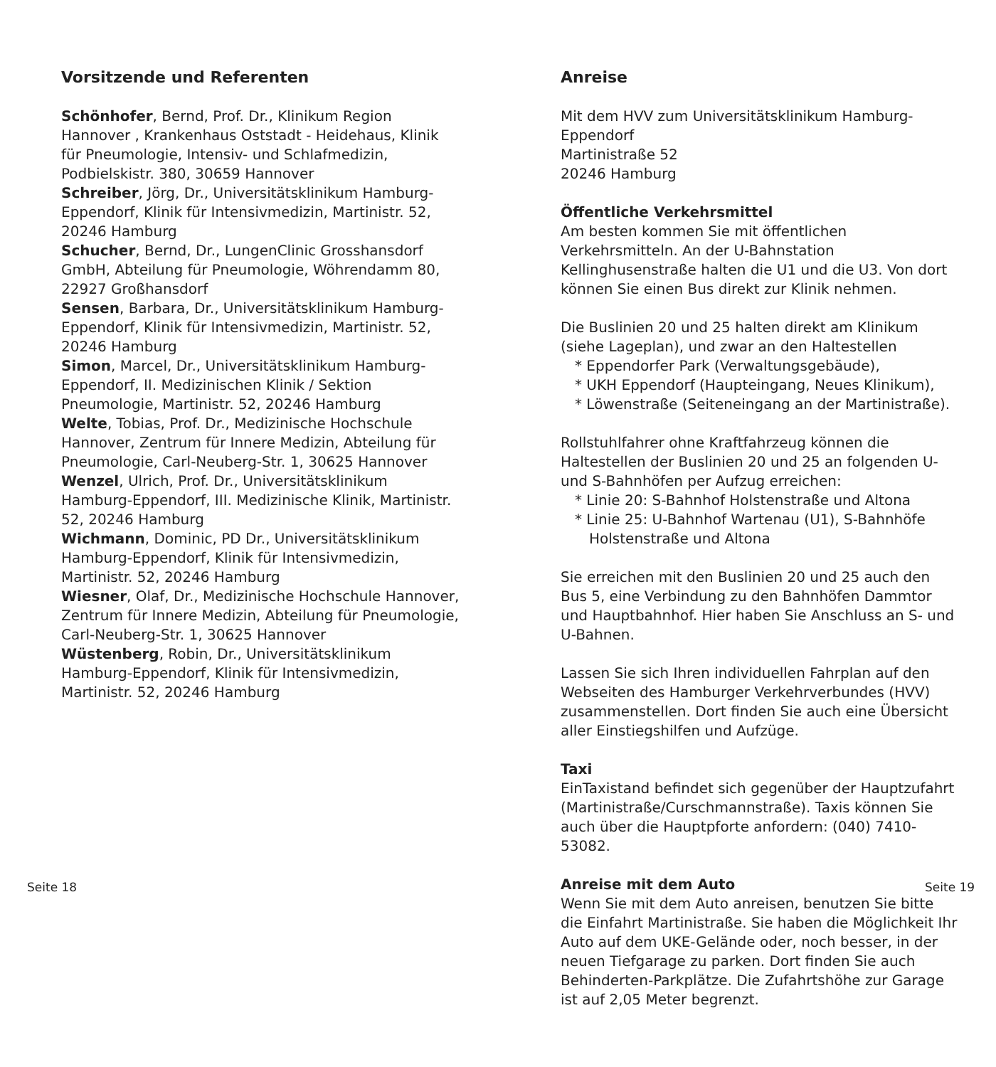Vorsitzende und Referenten
Schönhofer, Bernd, Prof. Dr., Klinikum Region Hannover , Krankenhaus Oststadt - Heidehaus, Klinik für Pneumologie, Intensiv- und Schlafmedizin, Podbielskistr. 380, 30659 Hannover
Schreiber, Jörg, Dr., Universitätsklinikum Hamburg-Eppendorf, Klinik für Intensivmedizin, Martinistr. 52, 20246 Hamburg
Schucher, Bernd, Dr., LungenClinic Grosshansdorf GmbH, Abteilung für Pneumologie, Wöhrendamm 80, 22927 Großhansdorf
Sensen, Barbara, Dr., Universitätsklinikum Hamburg-Eppendorf, Klinik für Intensivmedizin, Martinistr. 52, 20246 Hamburg
Simon, Marcel, Dr., Universitätsklinikum Hamburg-Eppendorf, II. Medizinischen Klinik / Sektion Pneumologie, Martinistr. 52, 20246 Hamburg
Welte, Tobias, Prof. Dr., Medizinische Hochschule Hannover, Zentrum für Innere Medizin, Abteilung für Pneumologie, Carl-Neuberg-Str. 1, 30625 Hannover
Wenzel, Ulrich, Prof. Dr., Universitätsklinikum Hamburg-Eppendorf, III. Medizinische Klinik, Martinistr. 52, 20246 Hamburg
Wichmann, Dominic, PD Dr., Universitätsklinikum Hamburg-Eppendorf, Klinik für Intensivmedizin, Martinistr. 52, 20246 Hamburg
Wiesner, Olaf, Dr., Medizinische Hochschule Hannover, Zentrum für Innere Medizin, Abteilung für Pneumologie, Carl-Neuberg-Str. 1, 30625 Hannover
Wüstenberg, Robin, Dr., Universitätsklinikum Hamburg-Eppendorf, Klinik für Intensivmedizin, Martinistr. 52, 20246 Hamburg
Anreise
Mit dem HVV zum Universitätsklinikum Hamburg-Eppendorf
Martinistraße 52
20246 Hamburg
Öffentliche Verkehrsmittel
Am besten kommen Sie mit öffentlichen Verkehrsmitteln. An der U-Bahnstation Kellinghusenstraße halten die U1 und die U3. Von dort können Sie einen Bus direkt zur Klinik nehmen.
Die Buslinien 20 und 25 halten direkt am Klinikum (siehe Lageplan), und zwar an den Haltestellen
* Eppendorfer Park (Verwaltungsgebäude),
* UKH Eppendorf (Haupteingang, Neues Klinikum),
* Löwenstraße (Seiteneingang an der Martinistraße).
Rollstuhlfahrer ohne Kraftfahrzeug können die Haltestellen der Buslinien 20 und 25 an folgenden U- und S-Bahnhöfen per Aufzug erreichen:
* Linie 20: S-Bahnhof Holstenstraße und Altona
* Linie 25: U-Bahnhof Wartenau (U1), S-Bahnhöfe
Holstenstraße und Altona
Sie erreichen mit den Buslinien 20 und 25 auch den Bus 5, eine Verbindung zu den Bahnhöfen Dammtor und Hauptbahnhof. Hier haben Sie Anschluss an S- und U-Bahnen.
Lassen Sie sich Ihren individuellen Fahrplan auf den Webseiten des Hamburger Verkehrverbundes (HVV) zusammenstellen. Dort finden Sie auch eine Übersicht aller Einstiegshilfen und Aufzüge.
Taxi
EinTaxistand befindet sich gegenüber der Hauptzufahrt (Martinistraße/Curschmannstraße). Taxis können Sie auch über die Hauptpforte anfordern: (040) 7410-53082.
Anreise mit dem Auto
Wenn Sie mit dem Auto anreisen, benutzen Sie bitte die Einfahrt Martinistraße. Sie haben die Möglichkeit Ihr Auto auf dem UKE-Gelände oder, noch besser, in der neuen Tiefgarage zu parken. Dort finden Sie auch Behinderten-Parkplätze. Die Zufahrtshöhe zur Garage ist auf 2,05 Meter begrenzt.
Seite 18 Seite 19